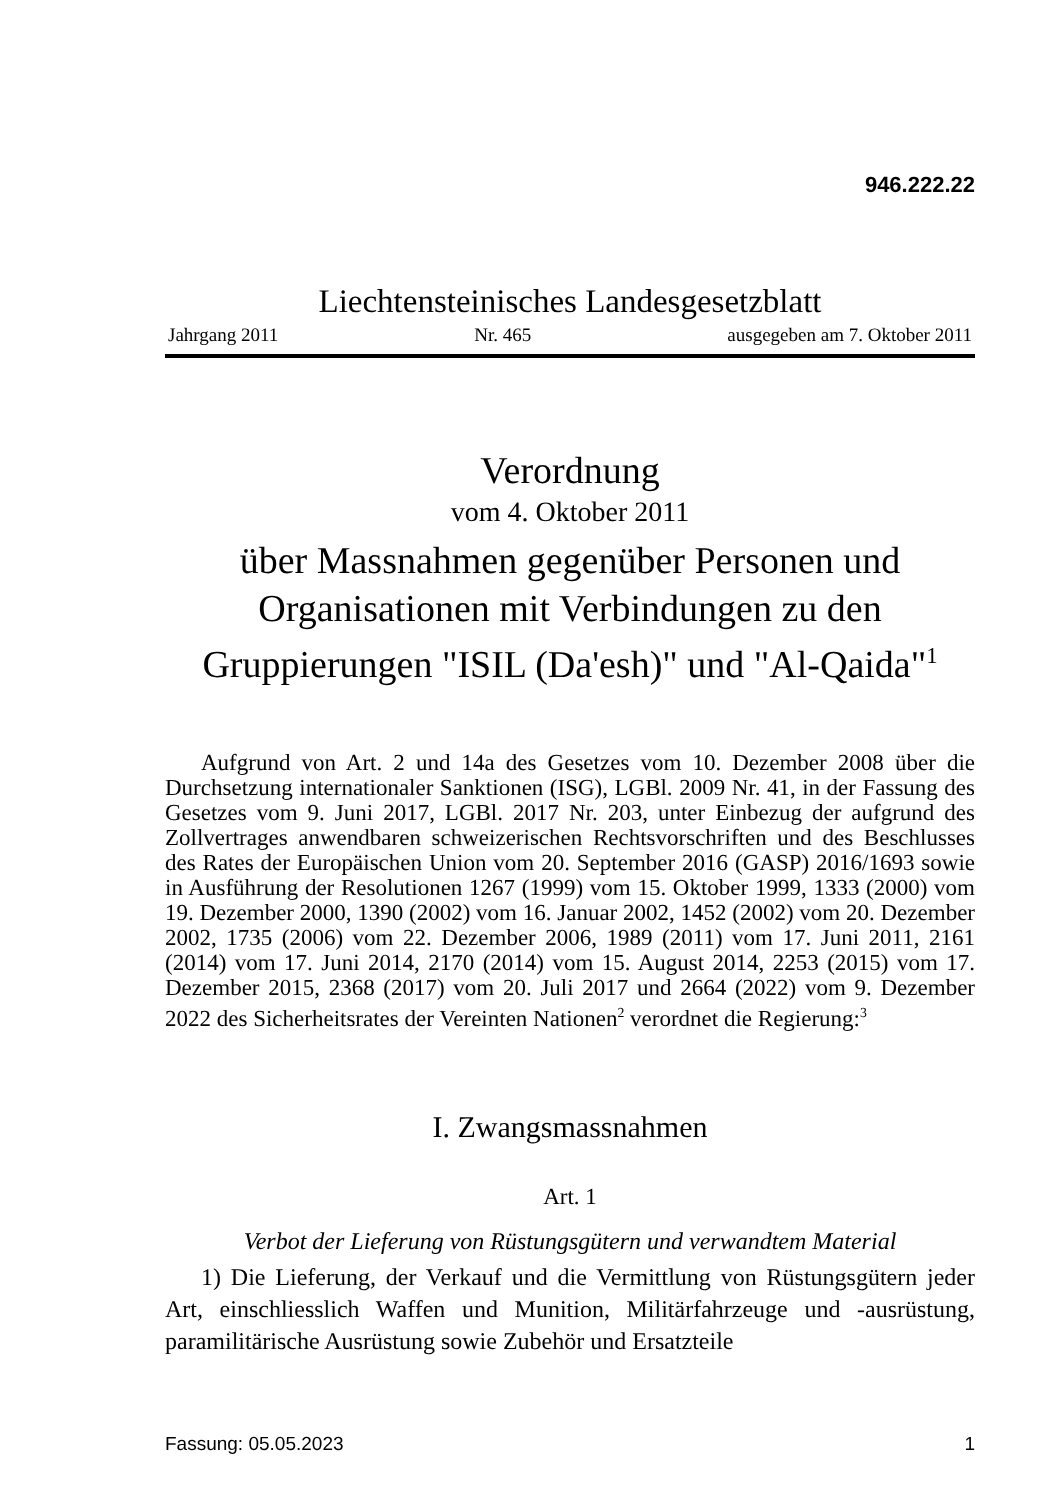946.222.22
Liechtensteinisches Landesgesetzblatt
Jahrgang 2011 Nr. 465 ausgegeben am 7. Oktober 2011
Verordnung
vom 4. Oktober 2011
über Massnahmen gegenüber Personen und Organisationen mit Verbindungen zu den Gruppierungen "ISIL (Da'esh)" und "Al-Qaida"<sup>1</sup>
Aufgrund von Art. 2 und 14a des Gesetzes vom 10. Dezember 2008 über die Durchsetzung internationaler Sanktionen (ISG), LGBl. 2009 Nr. 41, in der Fassung des Gesetzes vom 9. Juni 2017, LGBl. 2017 Nr. 203, unter Einbezug der aufgrund des Zollvertrages anwendbaren schweizerischen Rechtsvorschriften und des Beschlusses des Rates der Europäischen Union vom 20. September 2016 (GASP) 2016/1693 sowie in Ausführung der Resolutionen 1267 (1999) vom 15. Oktober 1999, 1333 (2000) vom 19. Dezember 2000, 1390 (2002) vom 16. Januar 2002, 1452 (2002) vom 20. Dezember 2002, 1735 (2006) vom 22. Dezember 2006, 1989 (2011) vom 17. Juni 2011, 2161 (2014) vom 17. Juni 2014, 2170 (2014) vom 15. August 2014, 2253 (2015) vom 17. Dezember 2015, 2368 (2017) vom 20. Juli 2017 und 2664 (2022) vom 9. Dezember 2022 des Sicherheitsrates der Vereinten Nationen<sup>2</sup> verordnet die Regierung:<sup>3</sup>
I. Zwangsmassnahmen
Art. 1
Verbot der Lieferung von Rüstungsgütern und verwandtem Material
1) Die Lieferung, der Verkauf und die Vermittlung von Rüstungsgütern jeder Art, einschliesslich Waffen und Munition, Militärfahrzeuge und -ausrüstung, paramilitärische Ausrüstung sowie Zubehör und Ersatzteile
Fassung: 05.05.2023 1